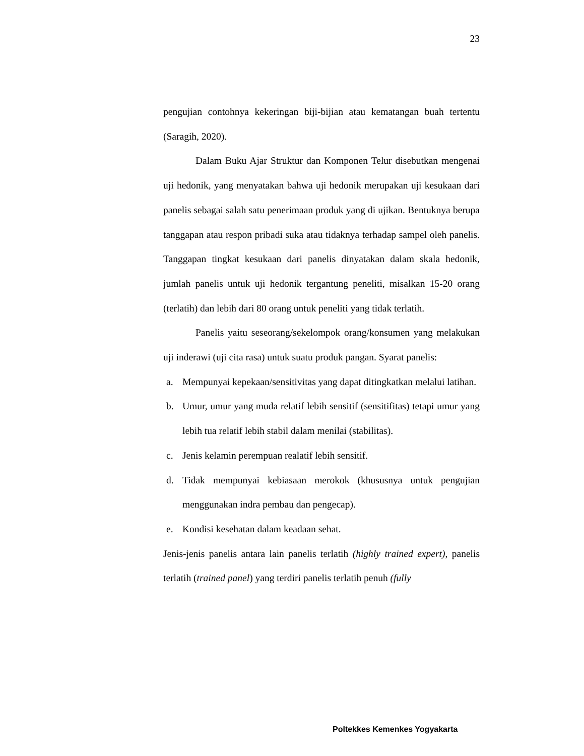23
pengujian contohnya kekeringan biji-bijian atau kematangan buah tertentu (Saragih, 2020).
Dalam Buku Ajar Struktur dan Komponen Telur disebutkan mengenai uji hedonik, yang menyatakan bahwa uji hedonik merupakan uji kesukaan dari panelis sebagai salah satu penerimaan produk yang di ujikan. Bentuknya berupa tanggapan atau respon pribadi suka atau tidaknya terhadap sampel oleh panelis. Tanggapan tingkat kesukaan dari panelis dinyatakan dalam skala hedonik, jumlah panelis untuk uji hedonik tergantung peneliti, misalkan 15-20 orang (terlatih) dan lebih dari 80 orang untuk peneliti yang tidak terlatih.
Panelis yaitu seseorang/sekelompok orang/konsumen yang melakukan uji inderawi (uji cita rasa) untuk suatu produk pangan. Syarat panelis:
a. Mempunyai kepekaan/sensitivitas yang dapat ditingkatkan melalui latihan.
b. Umur, umur yang muda relatif lebih sensitif (sensitifitas) tetapi umur yang lebih tua relatif lebih stabil dalam menilai (stabilitas).
c. Jenis kelamin perempuan realatif lebih sensitif.
d. Tidak mempunyai kebiasaan merokok (khususnya untuk pengujian menggunakan indra pembau dan pengecap).
e. Kondisi kesehatan dalam keadaan sehat.
Jenis-jenis panelis antara lain panelis terlatih (highly trained expert), panelis terlatih (trained panel) yang terdiri panelis terlatih penuh (fully
Poltekkes Kemenkes Yogyakarta